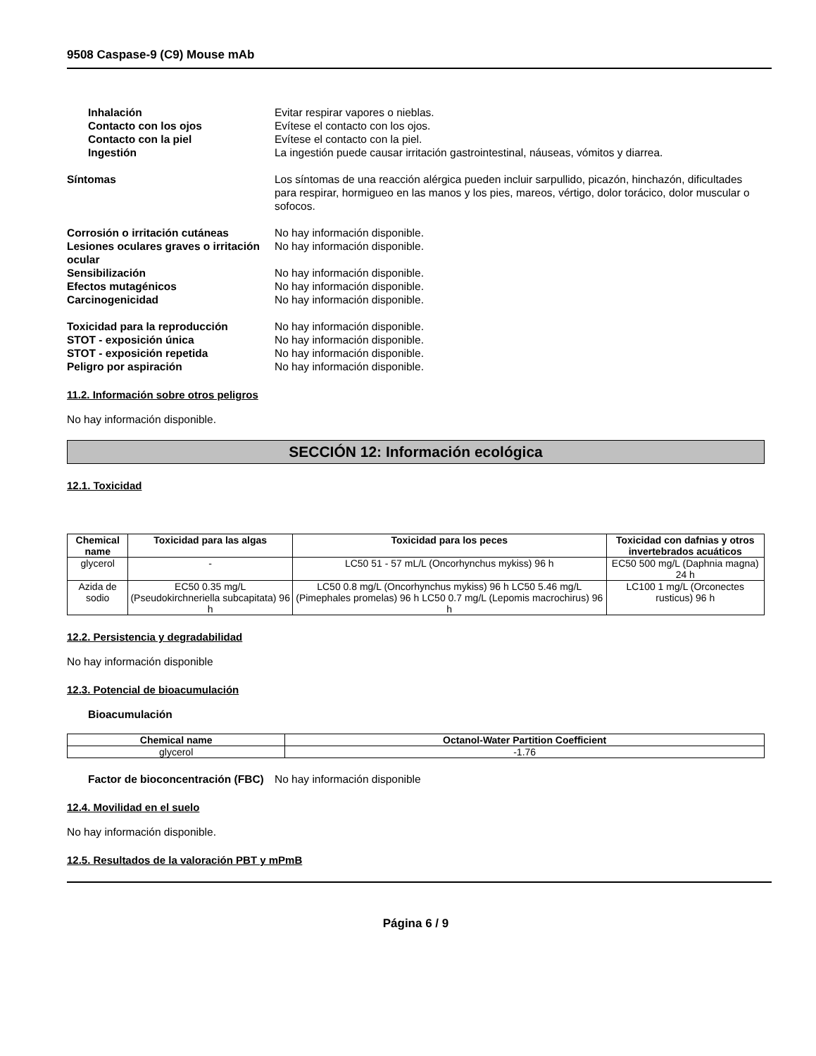9508 Caspase-9 (C9) Mouse mAb
Inhalación Evitar respirar vapores o nieblas.
Contacto con los ojos Evítese el contacto con los ojos.
Contacto con la piel Evítese el contacto con la piel.
Ingestión La ingestión puede causar irritación gastrointestinal, náuseas, vómitos y diarrea.
Síntomas Los síntomas de una reacción alérgica pueden incluir sarpullido, picazón, hinchazón, dificultades para respirar, hormigueo en las manos y los pies, mareos, vértigo, dolor torácico, dolor muscular o sofocos.
Corrosión o irritación cutáneas No hay información disponible.
Lesiones oculares graves o irritación ocular
No hay información disponible.
Sensibilización No hay información disponible.
Efectos mutagénicos No hay información disponible.
Carcinogenicidad No hay información disponible.
Toxicidad para la reproducción No hay información disponible.
STOT - exposición única No hay información disponible.
STOT - exposición repetida No hay información disponible.
Peligro por aspiración No hay información disponible.
11.2. Información sobre otros peligros
No hay información disponible.
SECCIÓN 12: Información ecológica
12.1. Toxicidad
| Chemical name | Toxicidad para las algas | Toxicidad para los peces | Toxicidad con dafnias y otros invertebrados acuáticos |
| --- | --- | --- | --- |
| glycerol | - | LC50 51 - 57 mL/L (Oncorhynchus mykiss) 96 h | EC50 500 mg/L (Daphnia magna) 24 h |
| Azida de sodio | EC50 0.35 mg/L (Pseudokirchneriella subcapitata) 96 h | LC50 0.8 mg/L (Oncorhynchus mykiss) 96 h LC50 5.46 mg/L (Pimephales promelas) 96 h LC50 0.7 mg/L (Lepomis macrochirus) 96 h | LC100 1 mg/L (Orconectes rusticus) 96 h |
12.2. Persistencia y degradabilidad
No hay información disponible
12.3. Potencial de bioacumulación
Bioacumulación
| Chemical name | Octanol-Water Partition Coefficient |
| --- | --- |
| glycerol | -1.76 |
Factor de bioconcentración (FBC)
No hay información disponible
12.4. Movilidad en el suelo
No hay información disponible.
12.5. Resultados de la valoración PBT y mPmB
Página 6 / 9